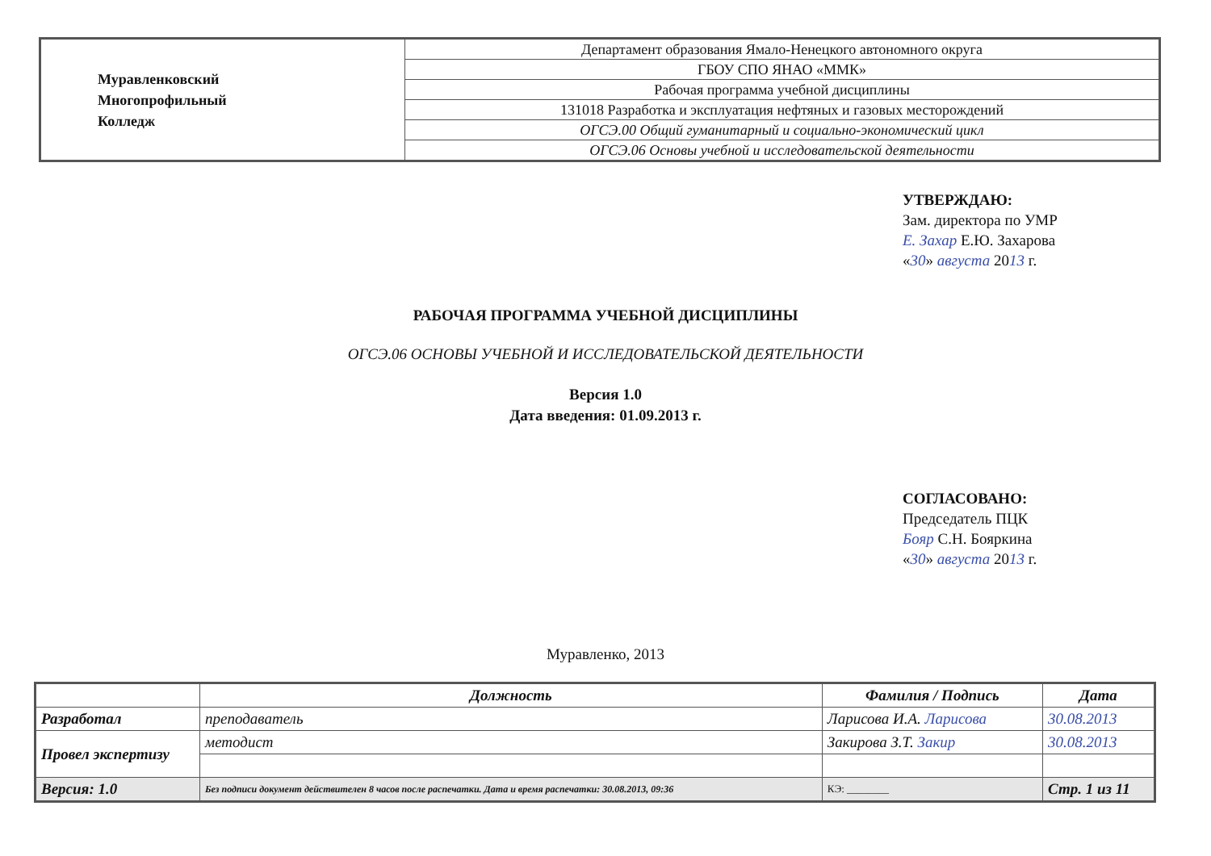| Муравленковский Многопрофильный Колледж | Департамент образования Ямало-Ненецкого автономного округа |
| | ГБОУ СПО ЯНАО «ММК» |
| | Рабочая программа учебной дисциплины |
| | 131018 Разработка и эксплуатация нефтяных и газовых месторождений |
| | ОГСЭ.00 Общий гуманитарный и социально-экономический цикл |
| | ОГСЭ.06 Основы учебной и исследовательской деятельности |
УТВЕРЖДАЮ:
Зам. директора по УМР
Е. Захар Е.Ю. Захарова
«30» августа 2013 г.
РАБОЧАЯ ПРОГРАММА УЧЕБНОЙ ДИСЦИПЛИНЫ
ОГСЭ.06 ОСНОВЫ УЧЕБНОЙ И ИССЛЕДОВАТЕЛЬСКОЙ ДЕЯТЕЛЬНОСТИ
Версия 1.0
Дата введения: 01.09.2013 г.
СОГЛАСОВАНО:
Председатель ПЦК
Бояр С.Н. Бояркина
«30» августа 2013 г.
Муравленко, 2013
| | Должность | Фамилия / Подпись | | Дата |
| --- | --- | --- | --- | --- |
| Разработал | преподаватель | Ларисова И.А. Ларисова | | 30.08.2013 |
| Провел экспертизу | методист | Закирова З.Т. Закир | | 30.08.2013 |
| Версия: 1.0 | Без подписи документ действителен 8 часов после распечатки. Дата и время распечатки: 30.08.2013, 09:36 | | КЭ: ________ | Стр. 1 из 11 |